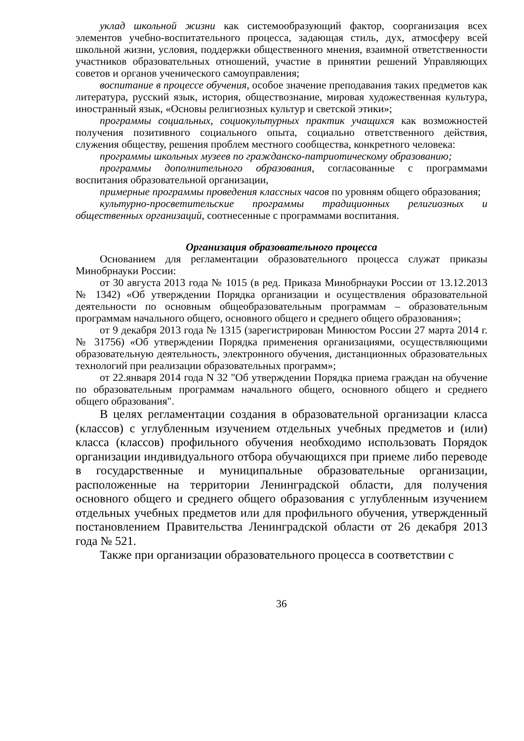уклад школьной жизни как системообразующий фактор, соорганизация всех элементов учебно-воспитательного процесса, задающая стиль, дух, атмосферу всей школьной жизни, условия, поддержки общественного мнения, взаимной ответственности участников образовательных отношений, участие в принятии решений Управляющих советов и органов ученического самоуправления;
воспитание в процессе обучения, особое значение преподавания таких предметов как литература, русский язык, история, обществознание, мировая художественная культура, иностранный язык, «Основы религиозных культур и светской этики»;
программы социальных, социокультурных практик учащихся как возможностей получения позитивного социального опыта, социально ответственного действия, служения обществу, решения проблем местного сообщества, конкретного человека:
программы школьных музеев по гражданско-патриотическому образованию;
программы дополнительного образования, согласованные с программами воспитания образовательной организации,
примерные программы проведения классных часов по уровням общего образования;
культурно-просветительские программы традиционных религиозных и общественных организаций, соотнесенные с программами воспитания.
Организация образовательного процесса
Основанием для регламентации образовательного процесса служат приказы Минобрнауки России:
от 30 августа 2013 года № 1015 (в ред. Приказа Минобрнауки России от 13.12.2013 № 1342) «Об утверждении Порядка организации и осуществления образовательной деятельности по основным общеобразовательным программам – образовательным программам начального общего, основного общего и среднего общего образования»;
от 9 декабря 2013 года № 1315 (зарегистрирован Минюстом России 27 марта 2014 г. № 31756) «Об утверждении Порядка применения организациями, осуществляющими образовательную деятельность, электронного обучения, дистанционных образовательных технологий при реализации образовательных программ»;
от 22.января 2014 года N 32 "Об утверждении Порядка приема граждан на обучение по образовательным программам начального общего, основного общего и среднего общего образования".
В целях регламентации создания в образовательной организации класса (классов) с углубленным изучением отдельных учебных предметов и (или) класса (классов) профильного обучения необходимо использовать Порядок организации индивидуального отбора обучающихся при приеме либо переводе в государственные и муниципальные образовательные организации, расположенные на территории Ленинградской области, для получения основного общего и среднего общего образования с углубленным изучением отдельных учебных предметов или для профильного обучения, утвержденный постановлением Правительства Ленинградской области от 26 декабря 2013 года № 521.
Также при организации образовательного процесса в соответствии с
36